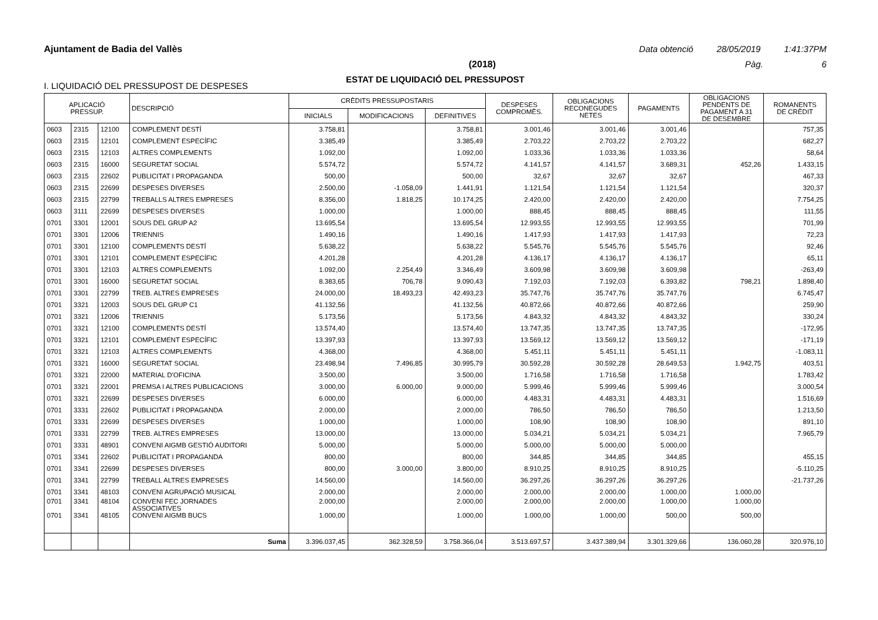Ajuntament de Badia del Vallès Data obtenció 28/05/2019 1:41:37PM
(2018) Pàg. 6
ESTAT DE LIQUIDACIÓ DEL PRESSUPOST
I. LIQUIDACIÓ DEL PRESSUPOST DE DESPESES
| APLICACIÓ PRESSUP. | | | DESCRIPCIÓ | CRÈDITS PRESSUPOSTARIS | | | DESPESES COMPROMÈS. | OBLIGACIONS RECONEGUDES NETES | PAGAMENTS | OBLIGACIONS PENDENTS DE PAGAMENT A 31 DE DESEMBRE | ROMANENTS DE CRÈDIT |
| --- | --- | --- | --- | --- | --- | --- | --- | --- | --- | --- | --- |
| | | | | INICIALS | MODIFICACIONS | DEFINITIVES | | | | | |
| 0603 | 2315 | 12100 | COMPLEMENT DESTÍ | 3.758,81 | | 3.758,81 | 3.001,46 | 3.001,46 | 3.001,46 | | 757,35 |
| 0603 | 2315 | 12101 | COMPLEMENT ESPECÍFIC | 3.385,49 | | 3.385,49 | 2.703,22 | 2.703,22 | 2.703,22 | | 682,27 |
| 0603 | 2315 | 12103 | ALTRES COMPLEMENTS | 1.092,00 | | 1.092,00 | 1.033,36 | 1.033,36 | 1.033,36 | | 58,64 |
| 0603 | 2315 | 16000 | SEGURETAT SOCIAL | 5.574,72 | | 5.574,72 | 4.141,57 | 4.141,57 | 3.689,31 | 452,26 | 1.433,15 |
| 0603 | 2315 | 22602 | PUBLICITAT I PROPAGANDA | 500,00 | | 500,00 | 32,67 | 32,67 | 32,67 | | 467,33 |
| 0603 | 2315 | 22699 | DESPESES DIVERSES | 2.500,00 | -1.058,09 | 1.441,91 | 1.121,54 | 1.121,54 | 1.121,54 | | 320,37 |
| 0603 | 2315 | 22799 | TREBALLS ALTRES EMPRESES | 8.356,00 | 1.818,25 | 10.174,25 | 2.420,00 | 2.420,00 | 2.420,00 | | 7.754,25 |
| 0603 | 3111 | 22699 | DESPESES DIVERSES | 1.000,00 | | 1.000,00 | 888,45 | 888,45 | 888,45 | | 111,55 |
| 0701 | 3301 | 12001 | SOUS DEL GRUP A2 | 13.695,54 | | 13.695,54 | 12.993,55 | 12.993,55 | 12.993,55 | | 701,99 |
| 0701 | 3301 | 12006 | TRIENNIS | 1.490,16 | | 1.490,16 | 1.417,93 | 1.417,93 | 1.417,93 | | 72,23 |
| 0701 | 3301 | 12100 | COMPLEMENTS DESTÍ | 5.638,22 | | 5.638,22 | 5.545,76 | 5.545,76 | 5.545,76 | | 92,46 |
| 0701 | 3301 | 12101 | COMPLEMENT ESPECÍFIC | 4.201,28 | | 4.201,28 | 4.136,17 | 4.136,17 | 4.136,17 | | 65,11 |
| 0701 | 3301 | 12103 | ALTRES COMPLEMENTS | 1.092,00 | 2.254,49 | 3.346,49 | 3.609,98 | 3.609,98 | 3.609,98 | | -263,49 |
| 0701 | 3301 | 16000 | SEGURETAT SOCIAL | 8.383,65 | 706,78 | 9.090,43 | 7.192,03 | 7.192,03 | 6.393,82 | 798,21 | 1.898,40 |
| 0701 | 3301 | 22799 | TREB. ALTRES EMPRESES | 24.000,00 | 18.493,23 | 42.493,23 | 35.747,76 | 35.747,76 | 35.747,76 | | 6.745,47 |
| 0701 | 3321 | 12003 | SOUS DEL GRUP C1 | 41.132,56 | | 41.132,56 | 40.872,66 | 40.872,66 | 40.872,66 | | 259,90 |
| 0701 | 3321 | 12006 | TRIENNIS | 5.173,56 | | 5.173,56 | 4.843,32 | 4.843,32 | 4.843,32 | | 330,24 |
| 0701 | 3321 | 12100 | COMPLEMENTS DESTÍ | 13.574,40 | | 13.574,40 | 13.747,35 | 13.747,35 | 13.747,35 | | -172,95 |
| 0701 | 3321 | 12101 | COMPLEMENT ESPECÍFIC | 13.397,93 | | 13.397,93 | 13.569,12 | 13.569,12 | 13.569,12 | | -171,19 |
| 0701 | 3321 | 12103 | ALTRES COMPLEMENTS | 4.368,00 | | 4.368,00 | 5.451,11 | 5.451,11 | 5.451,11 | | -1.083,11 |
| 0701 | 3321 | 16000 | SEGURETAT SOCIAL | 23.498,94 | 7.496,85 | 30.995,79 | 30.592,28 | 30.592,28 | 28.649,53 | 1.942,75 | 403,51 |
| 0701 | 3321 | 22000 | MATERIAL D'OFICINA | 3.500,00 | | 3.500,00 | 1.716,58 | 1.716,58 | 1.716,58 | | 1.783,42 |
| 0701 | 3321 | 22001 | PREMSA I ALTRES PUBLICACIONS | 3.000,00 | 6.000,00 | 9.000,00 | 5.999,46 | 5.999,46 | 5.999,46 | | 3.000,54 |
| 0701 | 3321 | 22699 | DESPESES DIVERSES | 6.000,00 | | 6.000,00 | 4.483,31 | 4.483,31 | 4.483,31 | | 1.516,69 |
| 0701 | 3331 | 22602 | PUBLICITAT I PROPAGANDA | 2.000,00 | | 2.000,00 | 786,50 | 786,50 | 786,50 | | 1.213,50 |
| 0701 | 3331 | 22699 | DESPESES DIVERSES | 1.000,00 | | 1.000,00 | 108,90 | 108,90 | 108,90 | | 891,10 |
| 0701 | 3331 | 22799 | TREB. ALTRES EMPRESES | 13.000,00 | | 13.000,00 | 5.034,21 | 5.034,21 | 5.034,21 | | 7.965,79 |
| 0701 | 3331 | 48901 | CONVENI AIGMB GESTIÓ AUDITORI | 5.000,00 | | 5.000,00 | 5.000,00 | 5.000,00 | 5.000,00 | | |
| 0701 | 3341 | 22602 | PUBLICITAT I PROPAGANDA | 800,00 | | 800,00 | 344,85 | 344,85 | 344,85 | | 455,15 |
| 0701 | 3341 | 22699 | DESPESES DIVERSES | 800,00 | 3.000,00 | 3.800,00 | 8.910,25 | 8.910,25 | 8.910,25 | | -5.110,25 |
| 0701 | 3341 | 22799 | TREBALL ALTRES EMPRESES | 14.560,00 | | 14.560,00 | 36.297,26 | 36.297,26 | 36.297,26 | | -21.737,26 |
| 0701 | 3341 | 48103 | CONVENI AGRUPACIÓ MUSICAL | 2.000,00 | | 2.000,00 | 2.000,00 | 2.000,00 | 1.000,00 | 1.000,00 | |
| 0701 | 3341 | 48104 | CONVENI FEC JORNADES ASSOCIATIVES | 2.000,00 | | 2.000,00 | 2.000,00 | 2.000,00 | 1.000,00 | 1.000,00 | |
| 0701 | 3341 | 48105 | CONVENI AIGMB BUCS | 1.000,00 | | 1.000,00 | 1.000,00 | 1.000,00 | 500,00 | 500,00 | |
| | | | Suma | 3.396.037,45 | 362.328,59 | 3.758.366,04 | 3.513.697,57 | 3.437.389,94 | 3.301.329,66 | 136.060,28 | 320.976,10 |